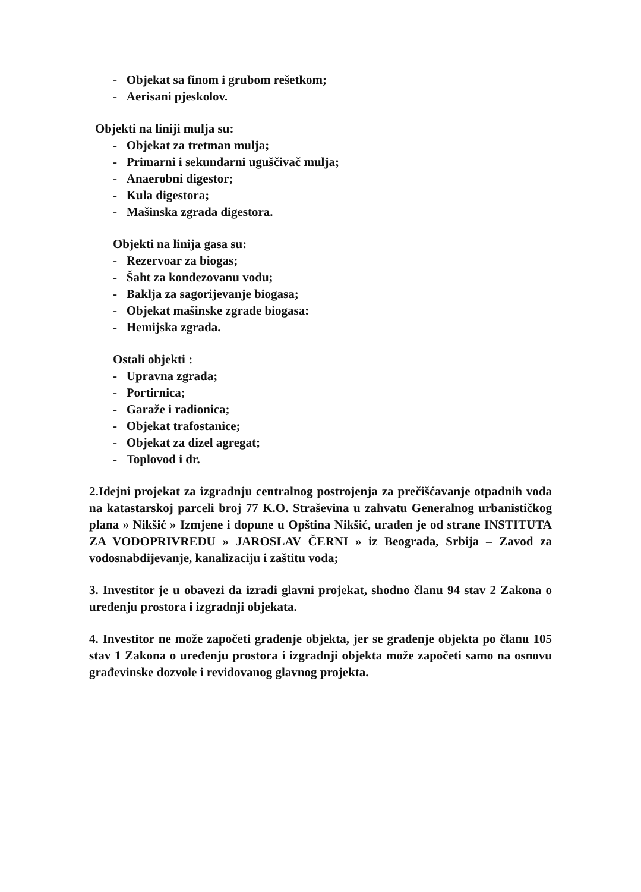- Objekat sa finom i grubom rešetkom;
- Aerisani pjeskolov.
Objekti na liniji mulja su:
- Objekat za tretman mulja;
- Primarni i sekundarni uguščivač mulja;
- Anaerobni digestor;
- Kula digestora;
- Mašinska zgrada digestora.
Objekti na linija gasa su:
- Rezervoar za biogas;
- Šaht za kondezovanu vodu;
- Baklja za sagorijevanje biogasa;
- Objekat mašinske zgrade biogasa:
- Hemijska zgrada.
Ostali objekti :
- Upravna zgrada;
- Portirnica;
- Garaže i radionica;
- Objekat trafostanice;
- Objekat za dizel agregat;
- Toplovod i dr.
2.Idejni projekat za izgradnju centralnog postrojenja za prečišćavanje otpadnih voda na katastarskoj parceli broj 77 K.O. Straševina u zahvatu Generalnog urbanističkog plana » Nikšić » Izmjene i dopune u Opština Nikšić, urađen je od strane INSTITUTA ZA VODOPRIVREDU » JAROSLAV ČERNI » iz Beograda, Srbija – Zavod za vodosnabdijevanje, kanalizaciju i zaštitu voda;
3. Investitor je u obavezi da izradi glavni projekat, shodno članu 94 stav 2 Zakona o uređenju prostora i izgradnji objekata.
4. Investitor ne može započeti građenje objekta, jer se građenje objekta po članu 105 stav 1 Zakona o uređenju prostora i izgradnji objekta može započeti samo na osnovu građevinske dozvole i revidovanog glavnog projekta.